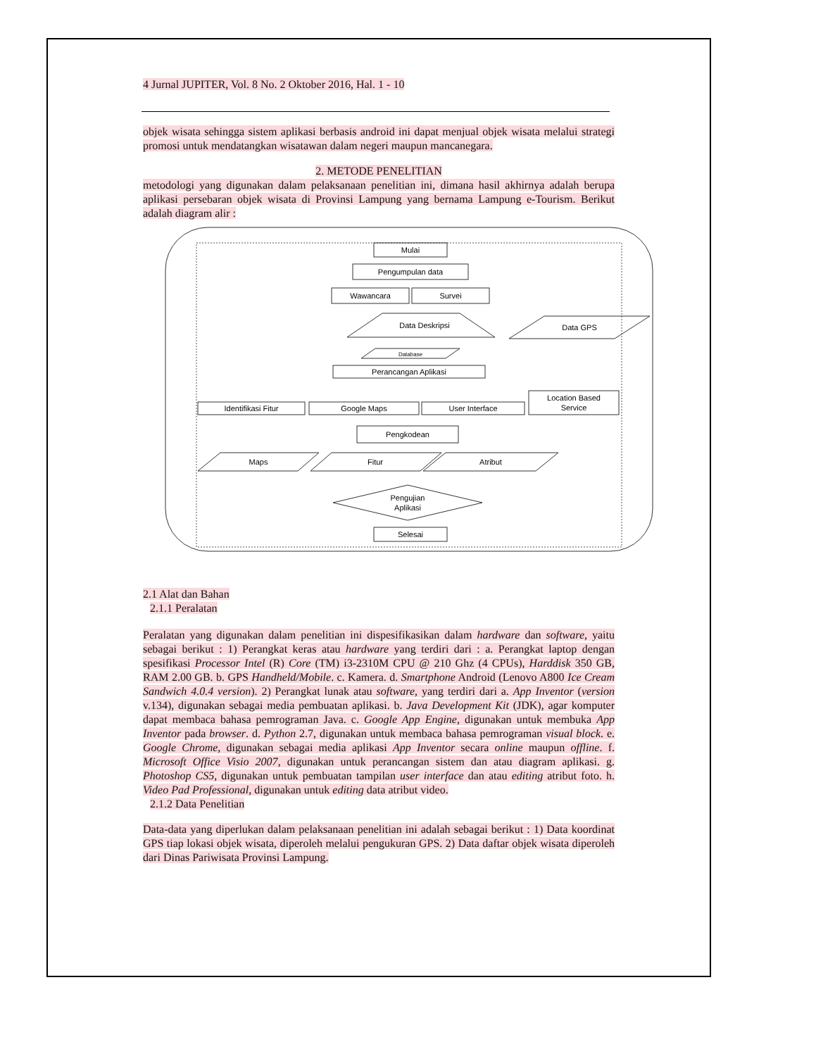4 Jurnal JUPITER, Vol. 8 No. 2 Oktober 2016, Hal. 1 - 10
objek wisata sehingga sistem aplikasi berbasis android ini dapat menjual objek wisata melalui strategi promosi untuk mendatangkan wisatawan dalam negeri maupun mancanegara.
2. METODE PENELITIAN
metodologi yang digunakan dalam pelaksanaan penelitian ini, dimana hasil akhirnya adalah berupa aplikasi persebaran objek wisata di Provinsi Lampung yang bernama Lampung e-Tourism. Berikut adalah diagram alir :
Mulai
Pengumpulan data
Wawancara
Survei
Data Deskripsi
Data GPS
Database
Perancangan Aplikasi
Identifikasi Fitur
Google Maps
User Interface
Location Based
Service
Pengkodean
Maps
Fitur
Atribut
Pengujian
Aplikasi
Selesai
2.1 Alat dan Bahan
2.1.1 Peralatan
Peralatan yang digunakan dalam penelitian ini dispesifikasikan dalam hardware dan software, yaitu sebagai berikut : 1) Perangkat keras atau hardware yang terdiri dari : a. Perangkat laptop dengan spesifikasi Processor Intel (R) Core (TM) i3-2310M CPU @ 210 Ghz (4 CPUs), Harddisk 350 GB, RAM 2.00 GB. b. GPS Handheld/Mobile. c. Kamera. d. Smartphone Android (Lenovo A800 Ice Cream Sandwich 4.0.4 version). 2) Perangkat lunak atau software, yang terdiri dari a. App Inventor (version v.134), digunakan sebagai media pembuatan aplikasi. b. Java Development Kit (JDK), agar komputer dapat membaca bahasa pemrograman Java. c. Google App Engine, digunakan untuk membuka App Inventor pada browser. d. Python 2.7, digunakan untuk membaca bahasa pemrograman visual block. e. Google Chrome, digunakan sebagai media aplikasi App Inventor secara online maupun offline. f. Microsoft Office Visio 2007, digunakan untuk perancangan sistem dan atau diagram aplikasi. g. Photoshop CS5, digunakan untuk pembuatan tampilan user interface dan atau editing atribut foto. h. Video Pad Professional, digunakan untuk editing data atribut video.
2.1.2 Data Penelitian
Data-data yang diperlukan dalam pelaksanaan penelitian ini adalah sebagai berikut : 1) Data koordinat GPS tiap lokasi objek wisata, diperoleh melalui pengukuran GPS. 2) Data daftar objek wisata diperoleh dari Dinas Pariwisata Provinsi Lampung.